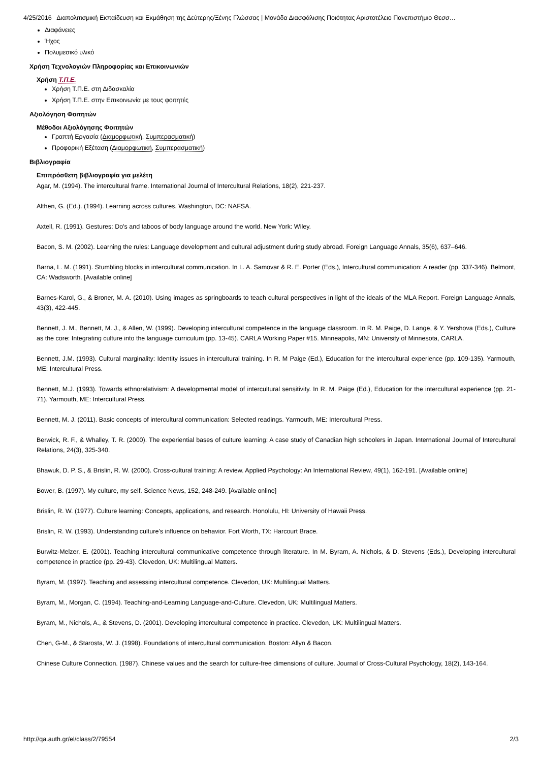4/25/2016 Διαπολιτισμική Εκπαίδευση και Εκμάθηση της Δεύτερης/Ξένης Γλώσσας | Μονάδα Διασφάλισης Ποιότητας Αριστοτέλειο Πανεπιστήμιο Θεσσ…
Διαφάνειες
Ήχος
Πολυμεσικό υλικό
Χρήση Τεχνολογιών Πληροφορίας και Επικοινωνιών
Χρήση Τ.Π.Ε.
Χρήση Τ.Π.Ε. στη Διδασκαλία
Χρήση Τ.Π.Ε. στην Επικοινωνία με τους φοιτητές
Αξιολόγηση Φοιτητών
Μέθοδοι Αξιολόγησης Φοιτητών
Γραπτή Εργασία (Διαμορφωτική, Συμπερασματική)
Προφορική Εξέταση (Διαμορφωτική, Συμπερασματική)
Βιβλιογραφία
Επιπρόσθετη βιβλιογραφία για μελέτη
Agar, M. (1994). The intercultural frame. International Journal of Intercultural Relations, 18(2), 221-237.
Althen, G. (Ed.). (1994). Learning across cultures. Washington, DC: NAFSA.
Axtell, R. (1991). Gestures: Do's and taboos of body language around the world. New York: Wiley.
Bacon, S. M. (2002). Learning the rules: Language development and cultural adjustment during study abroad. Foreign Language Annals, 35(6), 637–646.
Barna, L. M. (1991). Stumbling blocks in intercultural communication. In L. A. Samovar & R. E. Porter (Eds.), Intercultural communication: A reader (pp. 337-346). Belmont, CA: Wadsworth. [Available online]
Barnes-Karol, G., & Broner, M. A. (2010). Using images as springboards to teach cultural perspectives in light of the ideals of the MLA Report. Foreign Language Annals, 43(3), 422-445.
Bennett, J. M., Bennett, M. J., & Allen, W. (1999). Developing intercultural competence in the language classroom. In R. M. Paige, D. Lange, & Y. Yershova (Eds.), Culture as the core: Integrating culture into the language curriculum (pp. 13-45). CARLA Working Paper #15. Minneapolis, MN: University of Minnesota, CARLA.
Bennett, J.M. (1993). Cultural marginality: Identity issues in intercultural training. In R. M Paige (Ed.), Education for the intercultural experience (pp. 109-135). Yarmouth, ME: Intercultural Press.
Bennett, M.J. (1993). Towards ethnorelativism: A developmental model of intercultural sensitivity. In R. M. Paige (Ed.), Education for the intercultural experience (pp. 21-71). Yarmouth, ME: Intercultural Press.
Bennett, M. J. (2011). Basic concepts of intercultural communication: Selected readings. Yarmouth, ME: Intercultural Press.
Berwick, R. F., & Whalley, T. R. (2000). The experiential bases of culture learning: A case study of Canadian high schoolers in Japan. International Journal of Intercultural Relations, 24(3), 325-340.
Bhawuk, D. P. S., & Brislin, R. W. (2000). Cross-cultural training: A review. Applied Psychology: An International Review, 49(1), 162-191. [Available online]
Bower, B. (1997). My culture, my self. Science News, 152, 248-249. [Available online]
Brislin, R. W. (1977). Culture learning: Concepts, applications, and research. Honolulu, HI: University of Hawaii Press.
Brislin, R. W. (1993). Understanding culture's influence on behavior. Fort Worth, TX: Harcourt Brace.
Burwitz-Melzer, E. (2001). Teaching intercultural communicative competence through literature. In M. Byram, A. Nichols, & D. Stevens (Eds.), Developing intercultural competence in practice (pp. 29-43). Clevedon, UK: Multilingual Matters.
Byram, M. (1997). Teaching and assessing intercultural competence. Clevedon, UK: Multilingual Matters.
Byram, M., Morgan, C. (1994). Teaching-and-Learning Language-and-Culture. Clevedon, UK: Multilingual Matters.
Byram, M., Nichols, A., & Stevens, D. (2001). Developing intercultural competence in practice. Clevedon, UK: Multilingual Matters.
Chen, G-M., & Starosta, W. J. (1998). Foundations of intercultural communication. Boston: Allyn & Bacon.
Chinese Culture Connection. (1987). Chinese values and the search for culture-free dimensions of culture. Journal of Cross-Cultural Psychology, 18(2), 143-164.
http://qa.auth.gr/el/class/2/79554 2/3